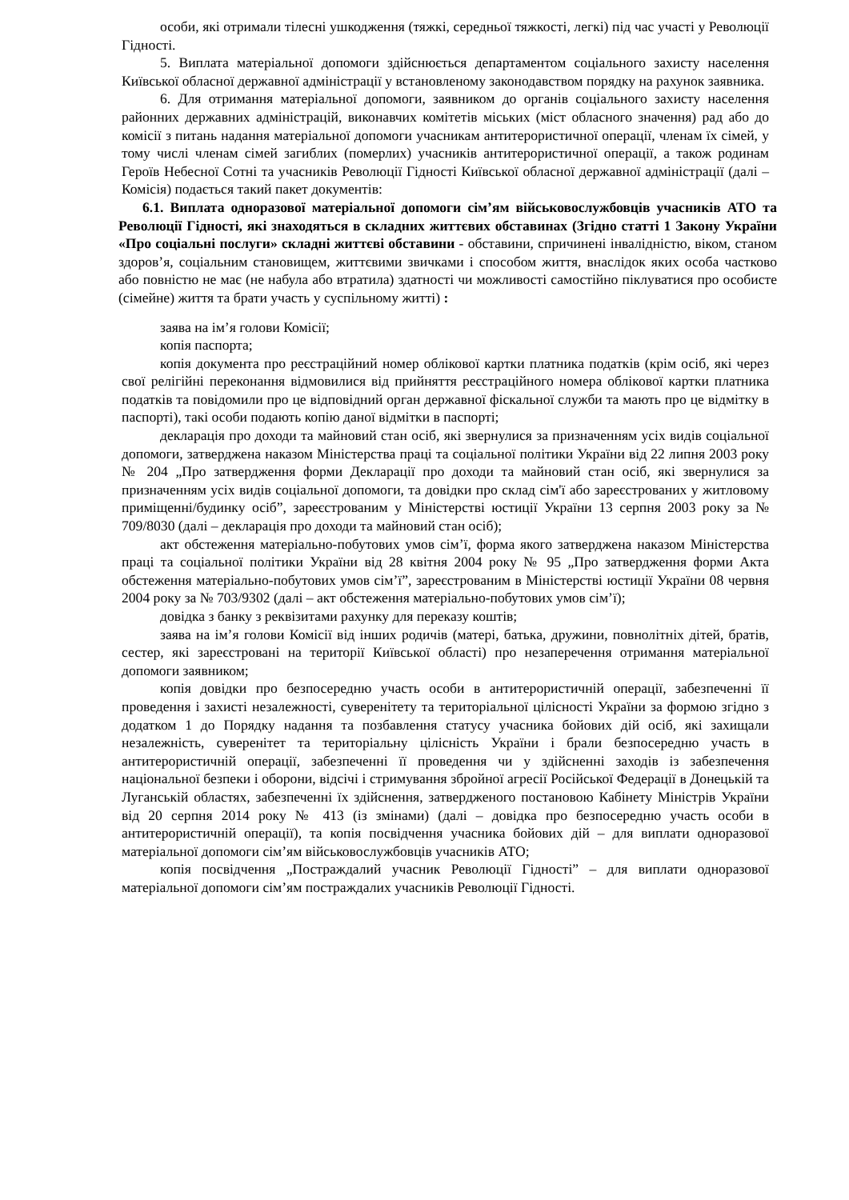особи, які отримали тілесні ушкодження (тяжкі, середньої тяжкості, легкі) під час участі у Революції Гідності.
5. Виплата матеріальної допомоги здійснюється департаментом соціального захисту населення Київської обласної державної адміністрації у встановленому законодавством порядку на рахунок заявника.
6. Для отримання матеріальної допомоги, заявником до органів соціального захисту населення районних державних адміністрацій, виконавчих комітетів міських (міст обласного значення) рад або до комісії з питань надання матеріальної допомоги учасникам антитерористичної операції, членам їх сімей, у тому числі членам сімей загиблих (померлих) учасників антитерористичної операції, а також родинам Героїв Небесної Сотні та учасників Революції Гідності Київської обласної державної адміністрації (далі – Комісія) подається такий пакет документів:
6.1. Виплата одноразової матеріальної допомоги сім’ям військовослужбовців учасників АТО та Революції Гідності, які знаходяться в складних життєвих обставинах (Згідно статті 1 Закону України «Про соціальні послуги» складні життєві обставини - обставини, спричинені інвалідністю, віком, станом здоров’я, соціальним становищем, життєвими звичками і способом життя, внаслідок яких особа частково або повністю не має (не набула або втратила) здатності чи можливості самостійно піклуватися про особисте (сімейне) життя та брати участь у суспільному житті) :
заява на ім’я голови Комісії;
копія паспорта;
копія документа про реєстраційний номер облікової картки платника податків (крім осіб, які через свої релігійні переконання відмовилися від прийняття реєстраційного номера облікової картки платника податків та повідомили про це відповідний орган державної фіскальної служби та мають про це відмітку в паспорті), такі особи подають копію даної відмітки в паспорті;
декларація про доходи та майновий стан осіб, які звернулися за призначенням усіх видів соціальної допомоги, затверджена наказом Міністерства праці та соціальної політики України від 22 липня 2003 року № 204 „Про затвердження форми Декларації про доходи та майновий стан осіб, які звернулися за призначенням усіх видів соціальної допомоги, та довідки про склад сім'ї або зареєстрованих у житловому приміщенні/будинку осіб”, зареєстрованим у Міністерстві юстиції України 13 серпня 2003 року за № 709/8030 (далі – декларація про доходи та майновий стан осіб);
акт обстеження матеріально-побутових умов сім’ї, форма якого затверджена наказом Міністерства праці та соціальної політики України від 28 квітня 2004 року № 95 „Про затвердження форми Акта обстеження матеріально-побутових умов сім’ї”, зареєстрованим в Міністерстві юстиції України 08 червня 2004 року за № 703/9302 (далі – акт обстеження матеріально-побутових умов сім’ї);
довідка з банку з реквізитами рахунку для переказу коштів;
заява на ім’я голови Комісії від інших родичів (матері, батька, дружини, повнолітніх дітей, братів, сестер, які зареєстровані на території Київської області) про незаперечення отримання матеріальної допомоги заявником;
копія довідки про безпосередню участь особи в антитерористичній операції, забезпеченні її проведення і захисті незалежності, суверенітету та територіальної цілісності України за формою згідно з додатком 1 до Порядку надання та позбавлення статусу учасника бойових дій осіб, які захищали незалежність, суверенітет та територіальну цілісність України і брали безпосередню участь в антитерористичній операції, забезпеченні її проведення чи у здійсненні заходів із забезпечення національної безпеки і оборони, відсічі і стримування збройної агресії Російської Федерації в Донецькій та Луганській областях, забезпеченні їх здійснення, затвердженого постановою Кабінету Міністрів України від 20 серпня 2014 року № 413 (із змінами) (далі – довідка про безпосередню участь особи в антитерористичній операції), та копія посвідчення учасника бойових дій – для виплати одноразової матеріальної допомоги сім’ям військовослужбовців учасників АТО;
копія посвідчення „Постраждалий учасник Революції Гідності” – для виплати одноразової матеріальної допомоги сім’ям постраждалих учасників Революції Гідності.